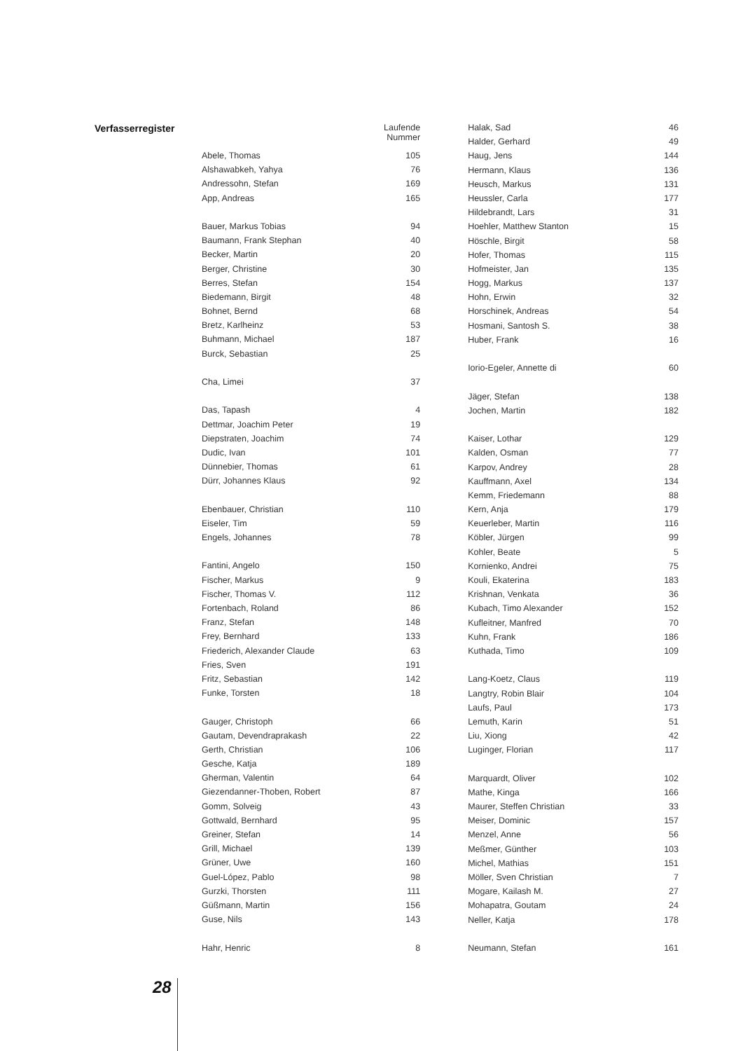Verfasserregister
| | Laufende Nummer |
| Abele, Thomas | 105 |
| Alshawabkeh, Yahya | 76 |
| Andressohn, Stefan | 169 |
| App, Andreas | 165 |
| Bauer, Markus Tobias | 94 |
| Baumann, Frank Stephan | 40 |
| Becker, Martin | 20 |
| Berger, Christine | 30 |
| Berres, Stefan | 154 |
| Biedemann, Birgit | 48 |
| Bohnet, Bernd | 68 |
| Bretz, Karlheinz | 53 |
| Buhmann, Michael | 187 |
| Burck, Sebastian | 25 |
| Cha, Limei | 37 |
| Das, Tapash | 4 |
| Dettmar, Joachim Peter | 19 |
| Diepstraten, Joachim | 74 |
| Dudic, Ivan | 101 |
| Dünnebier, Thomas | 61 |
| Dürr, Johannes Klaus | 92 |
| Ebenbauer, Christian | 110 |
| Eiseler, Tim | 59 |
| Engels, Johannes | 78 |
| Fantini, Angelo | 150 |
| Fischer, Markus | 9 |
| Fischer, Thomas V. | 112 |
| Fortenbach, Roland | 86 |
| Franz, Stefan | 148 |
| Frey, Bernhard | 133 |
| Friederich, Alexander Claude | 63 |
| Fries, Sven | 191 |
| Fritz, Sebastian | 142 |
| Funke, Torsten | 18 |
| Gauger, Christoph | 66 |
| Gautam, Devendraprakash | 22 |
| Gerth, Christian | 106 |
| Gesche, Katja | 189 |
| Gherman, Valentin | 64 |
| Giezendanner-Thoben, Robert | 87 |
| Gomm, Solveig | 43 |
| Gottwald, Bernhard | 95 |
| Greiner, Stefan | 14 |
| Grill, Michael | 139 |
| Grüner, Uwe | 160 |
| Guel-López, Pablo | 98 |
| Gurzki, Thorsten | 111 |
| Güßmann, Martin | 156 |
| Guse, Nils | 143 |
| Hahr, Henric | 8 |
| Halak, Sad | 46 |
| Halder, Gerhard | 49 |
| Haug, Jens | 144 |
| Hermann, Klaus | 136 |
| Heusch, Markus | 131 |
| Heussler, Carla | 177 |
| Hildebrandt, Lars | 31 |
| Hoehler, Matthew Stanton | 15 |
| Höschle, Birgit | 58 |
| Hofer, Thomas | 115 |
| Hofmeister, Jan | 135 |
| Hogg, Markus | 137 |
| Hohn, Erwin | 32 |
| Horschinek, Andreas | 54 |
| Hosmani, Santosh S. | 38 |
| Huber, Frank | 16 |
| Iorio-Egeler, Annette di | 60 |
| Jäger, Stefan | 138 |
| Jochen, Martin | 182 |
| Kaiser, Lothar | 129 |
| Kalden, Osman | 77 |
| Karpov, Andrey | 28 |
| Kauffmann, Axel | 134 |
| Kemm, Friedemann | 88 |
| Kern, Anja | 179 |
| Keuerleber, Martin | 116 |
| Köbler, Jürgen | 99 |
| Kohler, Beate | 5 |
| Kornienko, Andrei | 75 |
| Kouli, Ekaterina | 183 |
| Krishnan, Venkata | 36 |
| Kubach, Timo Alexander | 152 |
| Kufleitner, Manfred | 70 |
| Kuhn, Frank | 186 |
| Kuthada, Timo | 109 |
| Lang-Koetz, Claus | 119 |
| Langtry, Robin Blair | 104 |
| Laufs, Paul | 173 |
| Lemuth, Karin | 51 |
| Liu, Xiong | 42 |
| Luginger, Florian | 117 |
| Marquardt, Oliver | 102 |
| Mathe, Kinga | 166 |
| Maurer, Steffen Christian | 33 |
| Meiser, Dominic | 157 |
| Menzel, Anne | 56 |
| Meßmer, Günther | 103 |
| Michel, Mathias | 151 |
| Möller, Sven Christian | 7 |
| Mogare, Kailash M. | 27 |
| Mohapatra, Goutam | 24 |
| Neller, Katja | 178 |
| Neumann, Stefan | 161 |
28